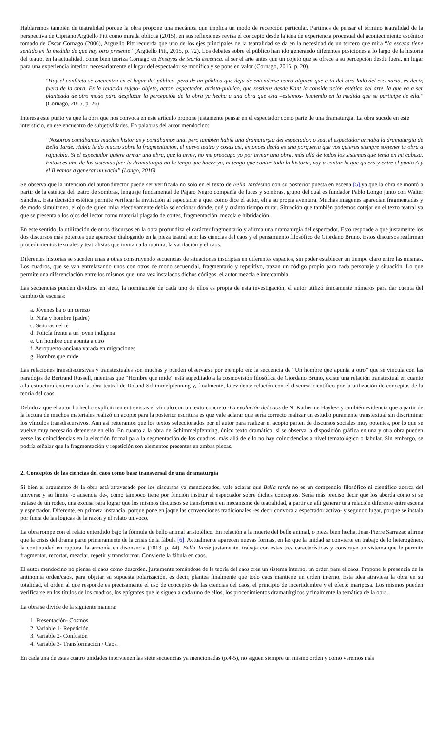Hablaremos también de teatralidad porque la obra propone una mecánica que implica un modo de recepción particular. Partimos de pensar el término teatralidad de la perspectiva de Cipriano Argüello Pitt como mirada oblicua (2015), en sus reflexiones revisa el concepto desde la idea de experiencia procesual del acontecimiento escénico tomado de Óscar Cornago (2006), Argüello Pitt recuerda que uno de los ejes principales de la teatralidad se da en la necesidad de un tercero que mira “la escena tiene sentido en la medida de que hay otro presente” (Argüello Pitt, 2015, p. 72). Los debates sobre el público han ido generando diferentes posiciones a lo largo de la historia del teatro, en la actualidad, como bien teoriza Cornago en Ensayos de teoría escénica, al ser el arte antes que un objeto que se ofrece a su percepción desde fuera, un lugar para una experiencia interior, necesariamente el lugar del espectador se modifica y se pone en valor (Cornago, 2015. p. 20).
"Hoy el conflicto se encuentra en el lugar del público, pero de un público que deja de entenderse como alguien que está del otro lado del escenario, es decir, fuera de la obra. Es la relación sujeto- objeto, actor- espectador, artista-publico, que sostiene desde Kant la consideración estética del arte, la que va a ser planteada de otro modo para desplazar la percepción de la obra ya hecha a una obra que esta –estamos- haciendo en la medida que se participe de ella." (Cornago, 2015, p. 26)
Interesa este punto ya que la obra que nos convoca en este artículo propone justamente pensar en el espectador como parte de una dramaturgia. La obra sucede en este intersticio, en ese encuentro de subjetividades. En palabras del autor mendocino:
“Nosotros contábamos muchas historias y contábamos una, pero también había una dramaturgia del espectador, o sea, el espectador armaba la dramaturgia de Bella Tarde. Había leído mucho sobre la fragmentación, el nuevo teatro y cosas así, entonces decía es una porquería que vos quieras siempre sostener tu obra a rajatabla. Si el espectador quiere armar una obra, que la arme, no me preocupo yo por armar una obra, más allá de todos los sistemas que tenía en mi cabeza. Entonces uno de los sistemas fue: la dramaturgia no la tengo que hacer yo, ni tengo que contar toda la historia, voy a contar lo que quiera y entre el punto A y el B vamos a generar un vacío” (Longo, 2016)
Se observa que la intención del autor/director puede ser verificada no solo en el texto de Bella Tardesino con su posterior puesta en escena [5], ya que la obra se montó a partir de la estética del teatro de sombras, lenguaje fundamental de Pájaro Negro compañía de luces y sombras, grupo del cual es fundador Pablo Longo junto con Walter Sánchez. Esta decisión estética permite verificar la invitación al espectador a que, como dice el autor, elija su propia aventura. Muchas imágenes aparecían fragmentadas y de modo simultaneo, el ojo de quien mira efectivamente debía seleccionar dónde, qué y cuánto tiempo mirar. Situación que también podemos cotejar en el texto teatral ya que se presenta a los ojos del lector como material plagado de cortes, fragmentación, mezcla e hibridación.
En este sentido, la utilización de otros discursos en la obra profundiza el carácter fragmentario y afirma una dramaturgia del espectador. Esto responde a que justamente los dos discursos más potentes que aparecen dialogando en la pieza teatral son: las ciencias del caos y el pensamiento filosófico de Giordano Bruno. Estos discursos reafirman procedimientos textuales y teatralistas que invitan a la ruptura, la vacilación y el caos.
Diferentes historias se suceden unas a otras construyendo secuencias de situaciones inscriptas en diferentes espacios, sin poder establecer un tiempo claro entre las mismas. Los cuadros, que se van entrelazando unos con otros de modo secuencial, fragmentario y repetitivo, trazan un código propio para cada personaje y situación. Lo que permite una diferenciación entre los mismos que, una vez instalados dichos códigos, el autor mezcla e intercambia.
Las secuencias pueden dividirse en siete, la nominación de cada uno de ellos es propia de esta investigación, el autor utilizó únicamente números para dar cuenta del cambio de escenas:
a. Jóvenes bajo un cerezo
b. Niña y hombre (padre)
c. Señoras del té
d. Policía frente a un joven indígena
e. Un hombre que apunta a otro
f. Aeropuerto-anciana varada en migraciones
g. Hombre que mide
Las relaciones transdiscursivas y transtextuales son muchas y pueden observarse por ejemplo en: la secuencia de “Un hombre que apunta a otro” que se vincula con las paradojas de Bertrand Russell, mientras que “Hombre que mide” está supeditado a la cosmovisión filosófica de Giordano Bruno, existe una relación transtextual en cuanto a la estructura externa con la obra teatral de Roland Schimmelpfenning y, finalmente, la evidente relación con el discurso científico por la utilización de conceptos de la teoría del caos.
Debido a que el autor ha hecho explícito en entrevistas el vínculo con un texto concreto -La evolución del caos de N. Katherine Hayles- y también evidencia que a partir de la lectura de muchos materiales realizó un acopio para la posterior escritura es que vale aclarar que sería correcto realizar un estudio puramente transtextual sin discriminar los vínculos transdiscursivos. Aun así reiteramos que los textos seleccionados por el autor para realizar el acopio parten de discursos sociales muy potentes, por lo que se vuelve muy necesario detenerse en ello. En cuanto a la obra de Schimmelpfenning, único texto dramático, si se observa la disposición gráfica en una y otra obra pueden verse las coincidencias en la elección formal para la segmentación de los cuadros, más allá de ello no hay coincidencias a nivel tematológico o fabular. Sin embargo, se podría señalar que la fragmentación y repetición son elementos presentes en ambas piezas.
2. Conceptos de las ciencias del caos como base transversal de una dramaturgia
Si bien el argumento de la obra está atravesado por los discursos ya mencionados, vale aclarar que Bella tarde no es un compendio filosófico ni científico acerca del universo y su límite -o ausencia de-, como tampoco tiene por función instruir al espectador sobre dichos conceptos. Sería más preciso decir que los aborda como si se tratase de un rodeo, una excusa para lograr que los mismos discursos se transformen en mecanismo de teatralidad, a partir de allí generar una relación diferente entre escena y espectador. Diferente, en primera instancia, porque pone en jaque las convenciones tradicionales -es decir convoca a espectador activo- y segundo lugar, porque se instala por fuera de las lógicas de la razón y el relato univoco.
La obra rompe con el relato entendido bajo la fórmula de bello animal aristotélico. En relación a la muerte del bello animal, o pieza bien hecha, Jean-Pierre Sarrazac afirma que la crisis del drama parte primeramente de la crisis de la fábula [6]. Actualmente aparecen nuevas formas, en las que la unidad se convierte en trabajo de lo heterogéneo, la continuidad en ruptura, la armonía en disonancia (2013, p. 44). Bella Tarde justamente, trabaja con estas tres características y construye un sistema que le permite fragmentar, recortar, mezclar, repetir y transformar. Convierte la fábula en caos.
El autor mendocino no piensa el caos como desorden, justamente tomándose de la teoría del caos crea un sistema interno, un orden para el caos. Propone la presencia de la antinomia orden/caos, para objetar su supuesta polarización, es decir, plantea finalmente que todo caos mantiene un orden interno. Esta idea atraviesa la obra en su totalidad, el orden al que responde es precisamente el uso de conceptos de las ciencias del caos, el principio de incertidumbre y el efecto mariposa. Los mismos pueden verificarse en los títulos de los cuadros, los epígrafes que le siguen a cada uno de ellos, los procedimientos dramatúrgicos y finalmente la temática de la obra.
La obra se divide de la siguiente manera:
1. Presentación- Cosmos
2. Variable 1- Repetición
3. Variable 2- Confusión
4. Variable 3- Transformación / Caos.
En cada una de estas cuatro unidades intervienen las siete secuencias ya mencionadas (p.4-5), no siguen siempre un mismo orden y como veremos más